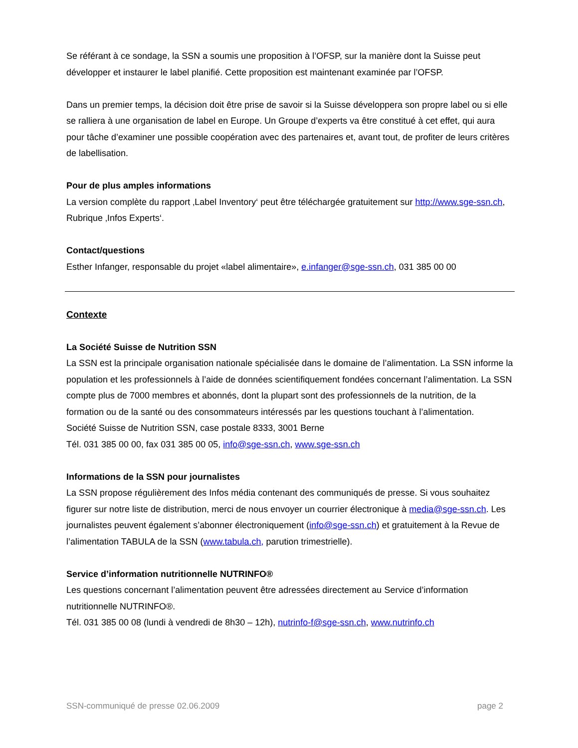Se référant à ce sondage, la SSN a soumis une proposition à l’OFSP, sur la manière dont la Suisse peut développer et instaurer le label planifié. Cette proposition est maintenant examinée par l’OFSP.
Dans un premier temps, la décision doit être prise de savoir si la Suisse développera son propre label ou si elle se ralliera à une organisation de label en Europe. Un Groupe d’experts va être constitué à cet effet, qui aura pour tâche d’examiner une possible coopération avec des partenaires et, avant tout, de profiter de leurs critères de labellisation.
Pour de plus amples informations
La version complète du rapport ‚Label Inventory‘ peut être téléchargée gratuitement sur http://www.sge-ssn.ch, Rubrique ‚Infos Experts‘.
Contact/questions
Esther Infanger, responsable du projet «label alimentaire», e.infanger@sge-ssn.ch, 031 385 00 00
Contexte
La Société Suisse de Nutrition SSN
La SSN est la principale organisation nationale spécialisée dans le domaine de l’alimentation. La SSN informe la population et les professionnels à l’aide de données scientifiquement fondées concernant l’alimentation. La SSN compte plus de 7000 membres et abonnés, dont la plupart sont des professionnels de la nutrition, de la formation ou de la santé ou des consommateurs intéressés par les questions touchant à l’alimentation.
Société Suisse de Nutrition SSN, case postale 8333, 3001 Berne
Tél. 031 385 00 00, fax 031 385 00 05, info@sge-ssn.ch, www.sge-ssn.ch
Informations de la SSN pour journalistes
La SSN propose régulièrement des Infos média contenant des communiqués de presse. Si vous souhaitez figurer sur notre liste de distribution, merci de nous envoyer un courrier électronique à media@sge-ssn.ch. Les journalistes peuvent également s’abonner électroniquement (info@sge-ssn.ch) et gratuitement à la Revue de l’alimentation TABULA de la SSN (www.tabula.ch, parution trimestrielle).
Service d’information nutritionnelle NUTRINFO®
Les questions concernant l’alimentation peuvent être adressées directement au Service d’information nutritionnelle NUTRINFO®.
Tél. 031 385 00 08 (lundi à vendredi de 8h30 – 12h), nutrinfo-f@sge-ssn.ch, www.nutrinfo.ch
SSN-communiqué de presse 02.06.2009 page 2